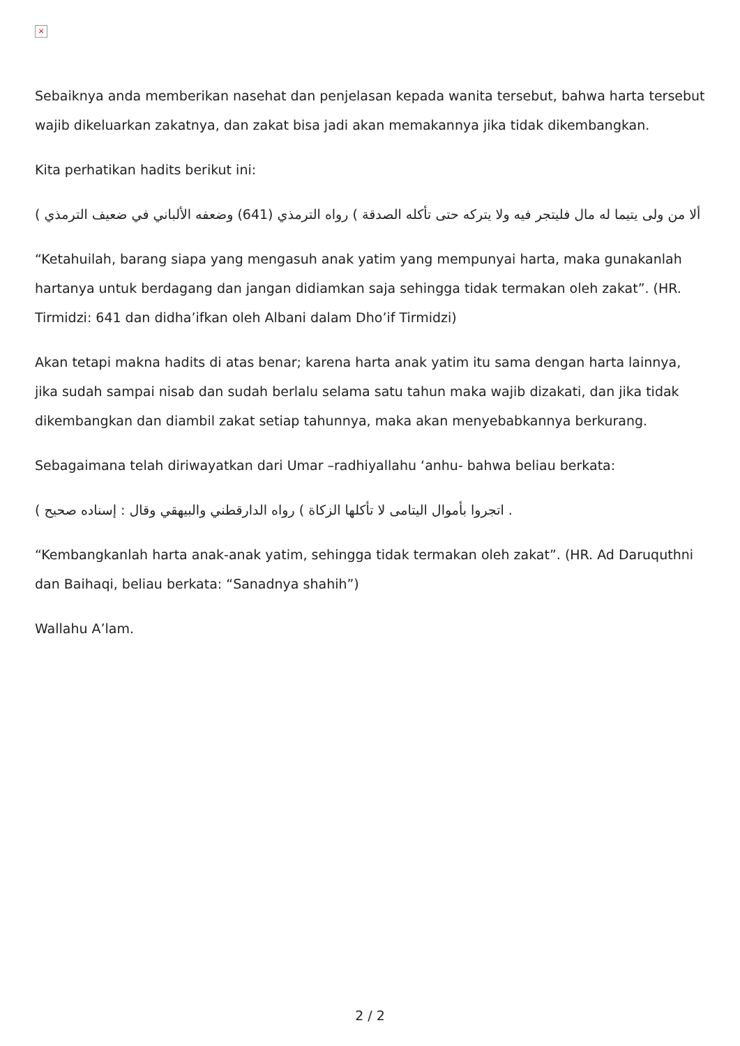×
Sebaiknya anda memberikan nasehat dan penjelasan kepada wanita tersebut, bahwa harta tersebut wajib dikeluarkan zakatnya, dan zakat bisa jadi akan memakannya jika tidak dikembangkan.
Kita perhatikan hadits berikut ini:
ألا من ولى يتيما له مال فليتجر فيه ولا يتركه حتى تأكله الصدقة ) رواه الترمذي (641) وضعفه الألباني في ضعيف الترمذي )
“Ketahuilah, barang siapa yang mengasuh anak yatim yang mempunyai harta, maka gunakanlah hartanya untuk berdagang dan jangan didiamkan saja sehingga tidak termakan oleh zakat”. (HR. Tirmidzi: 641 dan didha’ifkan oleh Albani dalam Dho’if Tirmidzi)
Akan tetapi makna hadits di atas benar; karena harta anak yatim itu sama dengan harta lainnya, jika sudah sampai nisab dan sudah berlalu selama satu tahun maka wajib dizakati, dan jika tidak dikembangkan dan diambil zakat setiap tahunnya, maka akan menyebabkannya berkurang.
Sebagaimana telah diriwayatkan dari Umar –radhiyallahu ‘anhu- bahwa beliau berkata:
. اتجروا بأموال اليتامى لا تأكلها الزكاة ) رواه الدارقطني والبيهقي وقال : إسناده صحيح )
“Kembangkanlah harta anak-anak yatim, sehingga tidak termakan oleh zakat”. (HR. Ad Daruquthni dan Baihaqi, beliau berkata: “Sanadnya shahih”)
Wallahu A’lam.
2 / 2